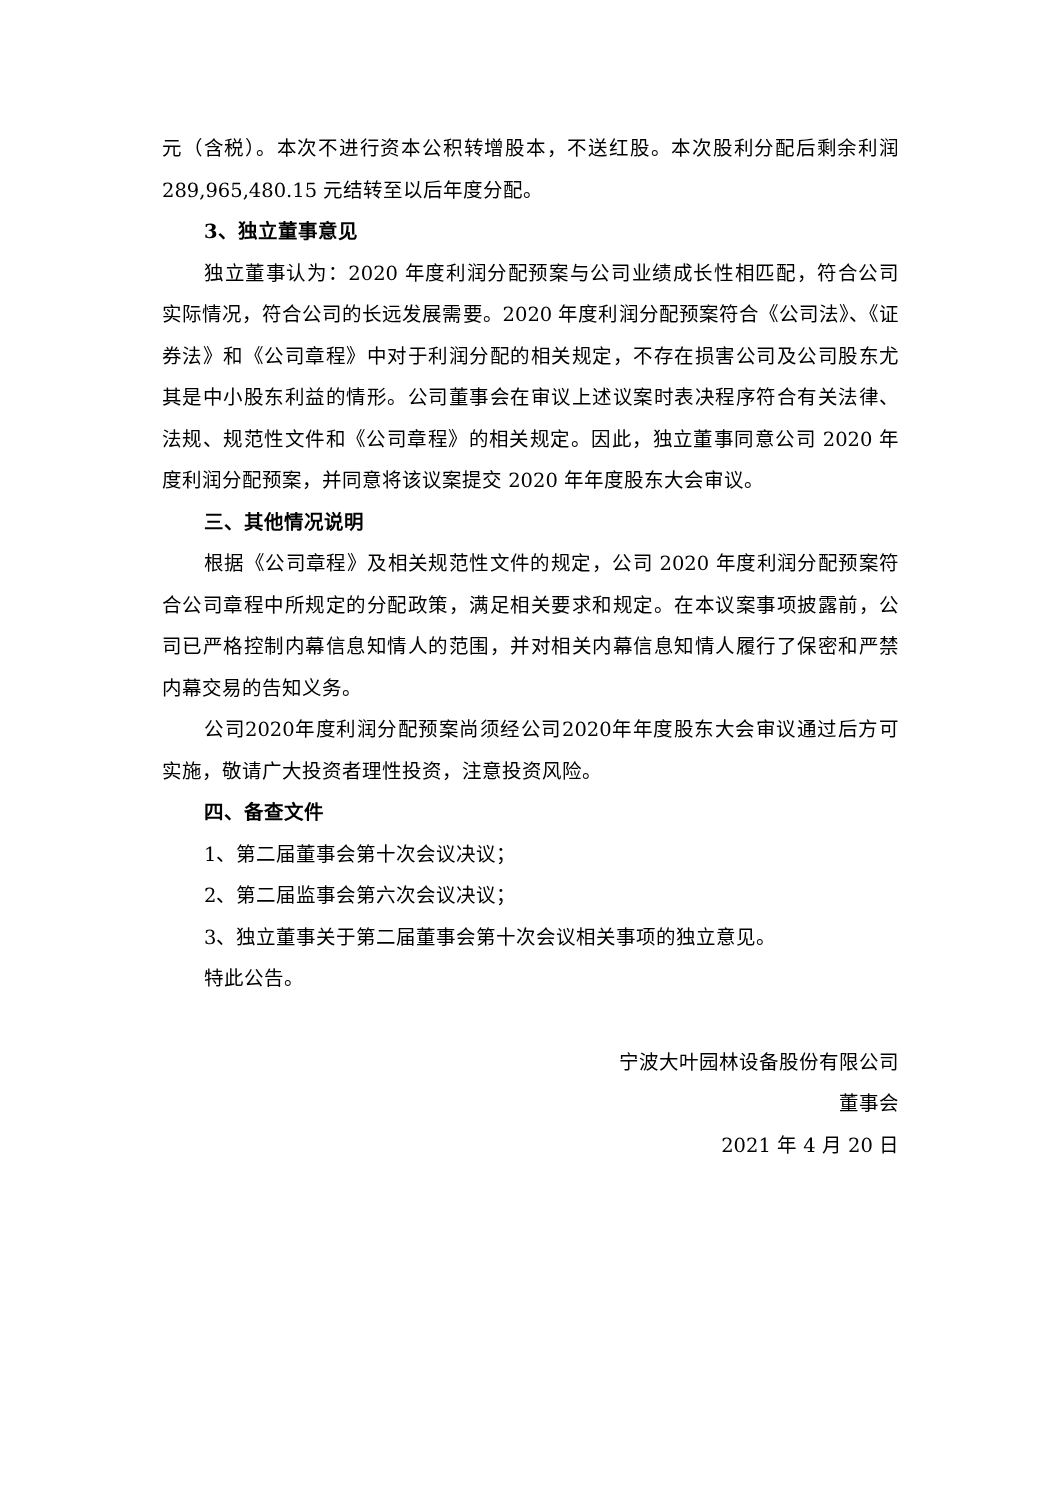元（含税）。本次不进行资本公积转增股本，不送红股。本次股利分配后剩余利润 289,965,480.15 元结转至以后年度分配。
3、独立董事意见
独立董事认为：2020 年度利润分配预案与公司业绩成长性相匹配，符合公司实际情况，符合公司的长远发展需要。2020 年度利润分配预案符合《公司法》、《证券法》和《公司章程》中对于利润分配的相关规定，不存在损害公司及公司股东尤其是中小股东利益的情形。公司董事会在审议上述议案时表决程序符合有关法律、法规、规范性文件和《公司章程》的相关规定。因此，独立董事同意公司 2020 年度利润分配预案，并同意将该议案提交 2020 年年度股东大会审议。
三、其他情况说明
根据《公司章程》及相关规范性文件的规定，公司 2020 年度利润分配预案符合公司章程中所规定的分配政策，满足相关要求和规定。在本议案事项披露前，公司已严格控制内幕信息知情人的范围，并对相关内幕信息知情人履行了保密和严禁内幕交易的告知义务。
公司2020年度利润分配预案尚须经公司2020年年度股东大会审议通过后方可实施，敬请广大投资者理性投资，注意投资风险。
四、备查文件
1、第二届董事会第十次会议决议；
2、第二届监事会第六次会议决议；
3、独立董事关于第二届董事会第十次会议相关事项的独立意见。
特此公告。
宁波大叶园林设备股份有限公司
董事会
2021 年 4 月 20 日